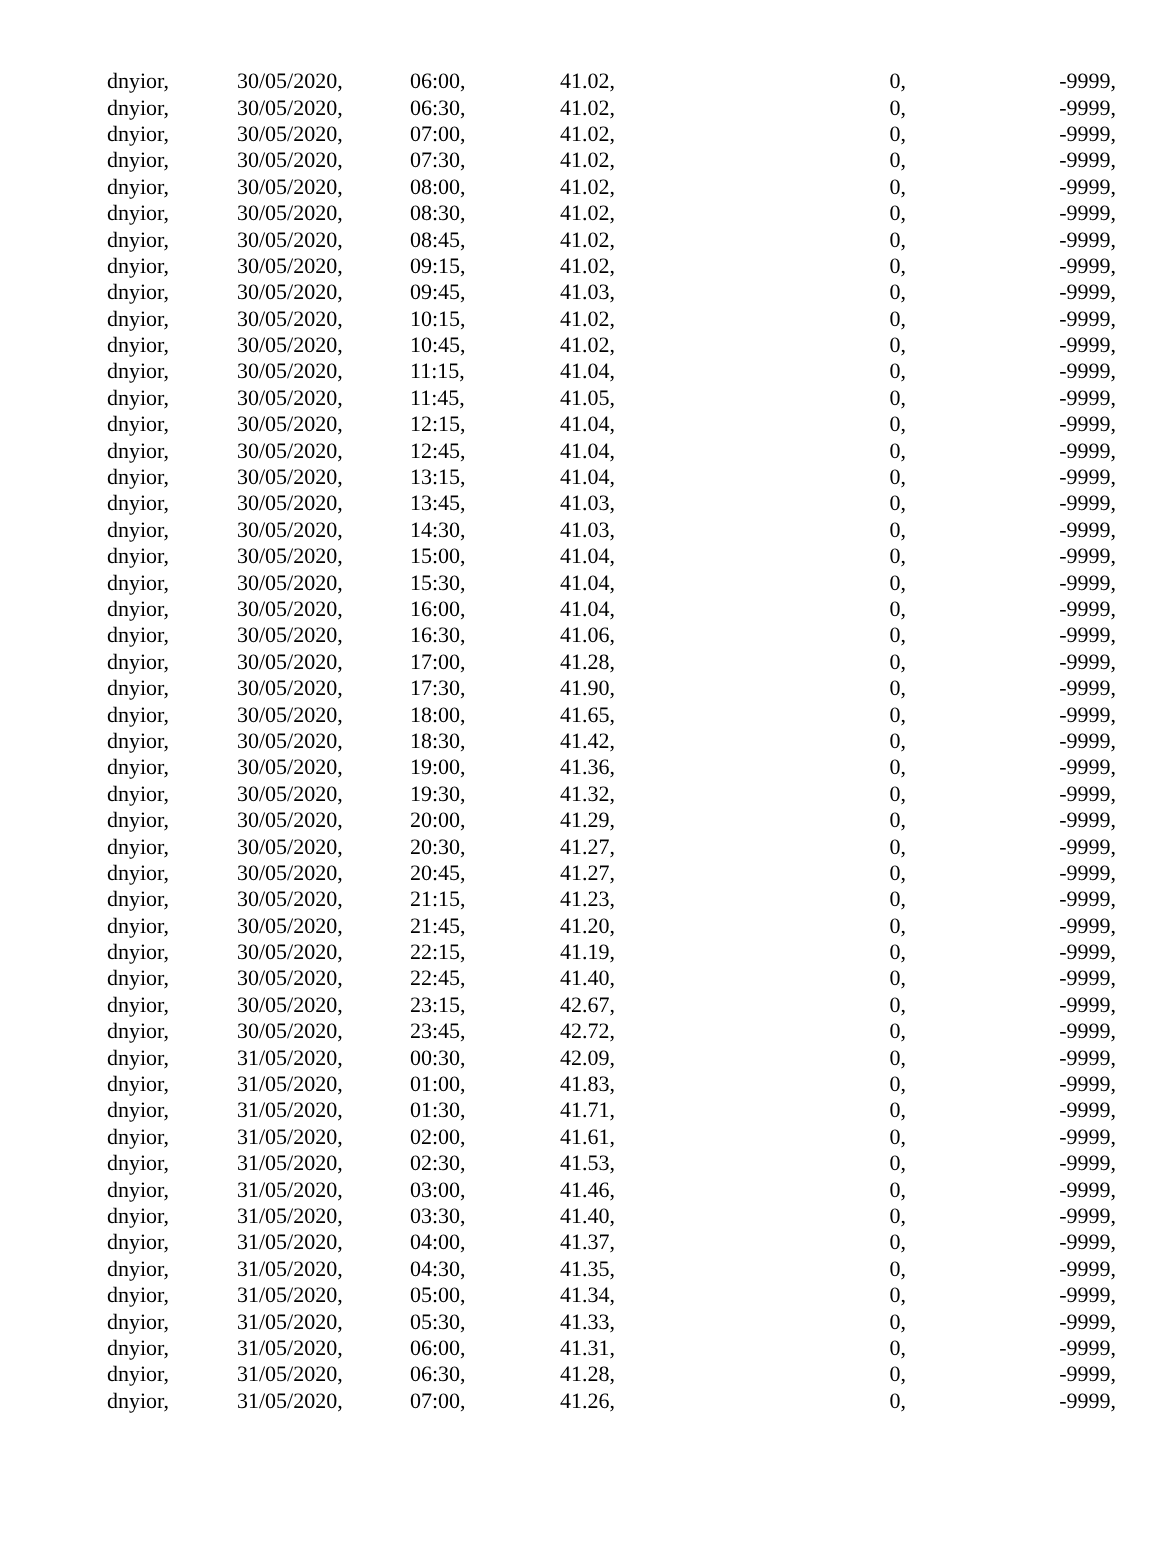| dnyior, | 30/05/2020, | 06:00, | 41.02, | 0, | -9999, |
| dnyior, | 30/05/2020, | 06:30, | 41.02, | 0, | -9999, |
| dnyior, | 30/05/2020, | 07:00, | 41.02, | 0, | -9999, |
| dnyior, | 30/05/2020, | 07:30, | 41.02, | 0, | -9999, |
| dnyior, | 30/05/2020, | 08:00, | 41.02, | 0, | -9999, |
| dnyior, | 30/05/2020, | 08:30, | 41.02, | 0, | -9999, |
| dnyior, | 30/05/2020, | 08:45, | 41.02, | 0, | -9999, |
| dnyior, | 30/05/2020, | 09:15, | 41.02, | 0, | -9999, |
| dnyior, | 30/05/2020, | 09:45, | 41.03, | 0, | -9999, |
| dnyior, | 30/05/2020, | 10:15, | 41.02, | 0, | -9999, |
| dnyior, | 30/05/2020, | 10:45, | 41.02, | 0, | -9999, |
| dnyior, | 30/05/2020, | 11:15, | 41.04, | 0, | -9999, |
| dnyior, | 30/05/2020, | 11:45, | 41.05, | 0, | -9999, |
| dnyior, | 30/05/2020, | 12:15, | 41.04, | 0, | -9999, |
| dnyior, | 30/05/2020, | 12:45, | 41.04, | 0, | -9999, |
| dnyior, | 30/05/2020, | 13:15, | 41.04, | 0, | -9999, |
| dnyior, | 30/05/2020, | 13:45, | 41.03, | 0, | -9999, |
| dnyior, | 30/05/2020, | 14:30, | 41.03, | 0, | -9999, |
| dnyior, | 30/05/2020, | 15:00, | 41.04, | 0, | -9999, |
| dnyior, | 30/05/2020, | 15:30, | 41.04, | 0, | -9999, |
| dnyior, | 30/05/2020, | 16:00, | 41.04, | 0, | -9999, |
| dnyior, | 30/05/2020, | 16:30, | 41.06, | 0, | -9999, |
| dnyior, | 30/05/2020, | 17:00, | 41.28, | 0, | -9999, |
| dnyior, | 30/05/2020, | 17:30, | 41.90, | 0, | -9999, |
| dnyior, | 30/05/2020, | 18:00, | 41.65, | 0, | -9999, |
| dnyior, | 30/05/2020, | 18:30, | 41.42, | 0, | -9999, |
| dnyior, | 30/05/2020, | 19:00, | 41.36, | 0, | -9999, |
| dnyior, | 30/05/2020, | 19:30, | 41.32, | 0, | -9999, |
| dnyior, | 30/05/2020, | 20:00, | 41.29, | 0, | -9999, |
| dnyior, | 30/05/2020, | 20:30, | 41.27, | 0, | -9999, |
| dnyior, | 30/05/2020, | 20:45, | 41.27, | 0, | -9999, |
| dnyior, | 30/05/2020, | 21:15, | 41.23, | 0, | -9999, |
| dnyior, | 30/05/2020, | 21:45, | 41.20, | 0, | -9999, |
| dnyior, | 30/05/2020, | 22:15, | 41.19, | 0, | -9999, |
| dnyior, | 30/05/2020, | 22:45, | 41.40, | 0, | -9999, |
| dnyior, | 30/05/2020, | 23:15, | 42.67, | 0, | -9999, |
| dnyior, | 30/05/2020, | 23:45, | 42.72, | 0, | -9999, |
| dnyior, | 31/05/2020, | 00:30, | 42.09, | 0, | -9999, |
| dnyior, | 31/05/2020, | 01:00, | 41.83, | 0, | -9999, |
| dnyior, | 31/05/2020, | 01:30, | 41.71, | 0, | -9999, |
| dnyior, | 31/05/2020, | 02:00, | 41.61, | 0, | -9999, |
| dnyior, | 31/05/2020, | 02:30, | 41.53, | 0, | -9999, |
| dnyior, | 31/05/2020, | 03:00, | 41.46, | 0, | -9999, |
| dnyior, | 31/05/2020, | 03:30, | 41.40, | 0, | -9999, |
| dnyior, | 31/05/2020, | 04:00, | 41.37, | 0, | -9999, |
| dnyior, | 31/05/2020, | 04:30, | 41.35, | 0, | -9999, |
| dnyior, | 31/05/2020, | 05:00, | 41.34, | 0, | -9999, |
| dnyior, | 31/05/2020, | 05:30, | 41.33, | 0, | -9999, |
| dnyior, | 31/05/2020, | 06:00, | 41.31, | 0, | -9999, |
| dnyior, | 31/05/2020, | 06:30, | 41.28, | 0, | -9999, |
| dnyior, | 31/05/2020, | 07:00, | 41.26, | 0, | -9999, |